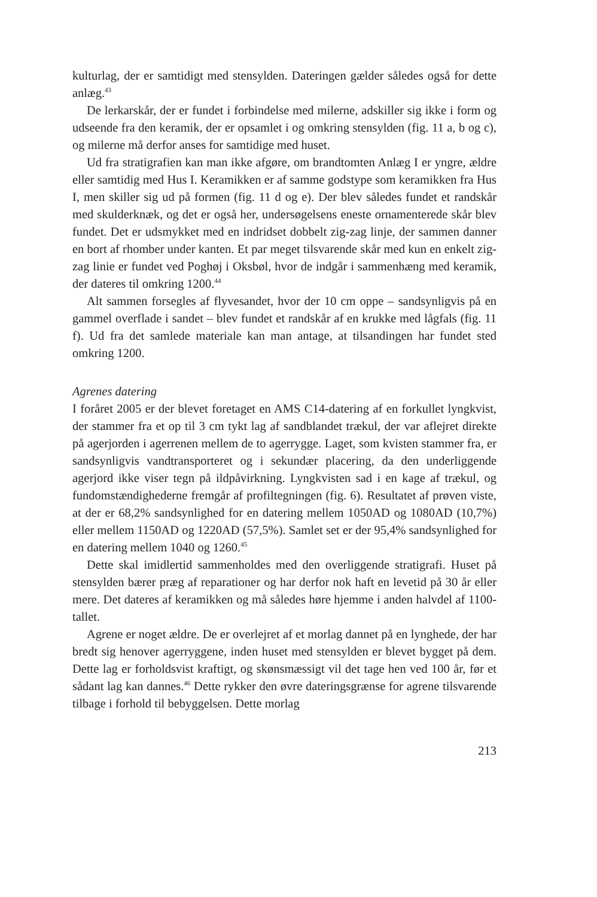kulturlag, der er samtidigt med stensylden. Dateringen gælder således også for dette anlæg.<sup>43</sup>
De lerkarskår, der er fundet i forbindelse med milerne, adskiller sig ikke i form og udseende fra den keramik, der er opsamlet i og omkring stensylden (fig. 11 a, b og c), og milerne må derfor anses for samtidige med huset.
Ud fra stratigrafien kan man ikke afgøre, om brandtomten Anlæg I er yngre, ældre eller samtidig med Hus I. Keramikken er af samme godstype som keramikken fra Hus I, men skiller sig ud på formen (fig. 11 d og e). Der blev således fundet et randskår med skulderknæk, og det er også her, undersøgelsens eneste ornamenterede skår blev fundet. Det er udsmykket med en indridset dobbelt zig-zag linje, der sammen danner en bort af rhomber under kanten. Et par meget tilsvarende skår med kun en enkelt zig-zag linie er fundet ved Poghøj i Oksbøl, hvor de indgår i sammenhæng med keramik, der dateres til omkring 1200.<sup>44</sup>
Alt sammen forsegles af flyvesandet, hvor der 10 cm oppe – sandsynligvis på en gammel overflade i sandet – blev fundet et randskår af en krukke med lågfals (fig. 11 f). Ud fra det samlede materiale kan man antage, at tilsandingen har fundet sted omkring 1200.
Agrenes datering
I foråret 2005 er der blevet foretaget en AMS C14-datering af en forkullet lyngkvist, der stammer fra et op til 3 cm tykt lag af sandblandet trækul, der var aflejret direkte på agerjorden i agerrenen mellem de to agerrygge. Laget, som kvisten stammer fra, er sandsynligvis vandtransporteret og i sekundær placering, da den underliggende agerjord ikke viser tegn på ildpåvirkning. Lyngkvisten sad i en kage af trækul, og fundomstændighederne fremgår af profiltegningen (fig. 6). Resultatet af prøven viste, at der er 68,2% sandsynlighed for en datering mellem 1050AD og 1080AD (10,7%) eller mellem 1150AD og 1220AD (57,5%). Samlet set er der 95,4% sandsynlighed for en datering mellem 1040 og 1260.<sup>45</sup>
Dette skal imidlertid sammenholdes med den overliggende stratigrafi. Huset på stensylden bærer præg af reparationer og har derfor nok haft en levetid på 30 år eller mere. Det dateres af keramikken og må således høre hjemme i anden halvdel af 1100-tallet.
Agrene er noget ældre. De er overlejret af et morlag dannet på en lynghede, der har bredt sig henover agerryggene, inden huset med stensylden er blevet bygget på dem. Dette lag er forholdsvist kraftigt, og skønsmæssigt vil det tage hen ved 100 år, før et sådant lag kan dannes.<sup>46</sup> Dette rykker den øvre dateringsgrænse for agrene tilsvarende tilbage i forhold til bebyggelsen. Dette morlag
213